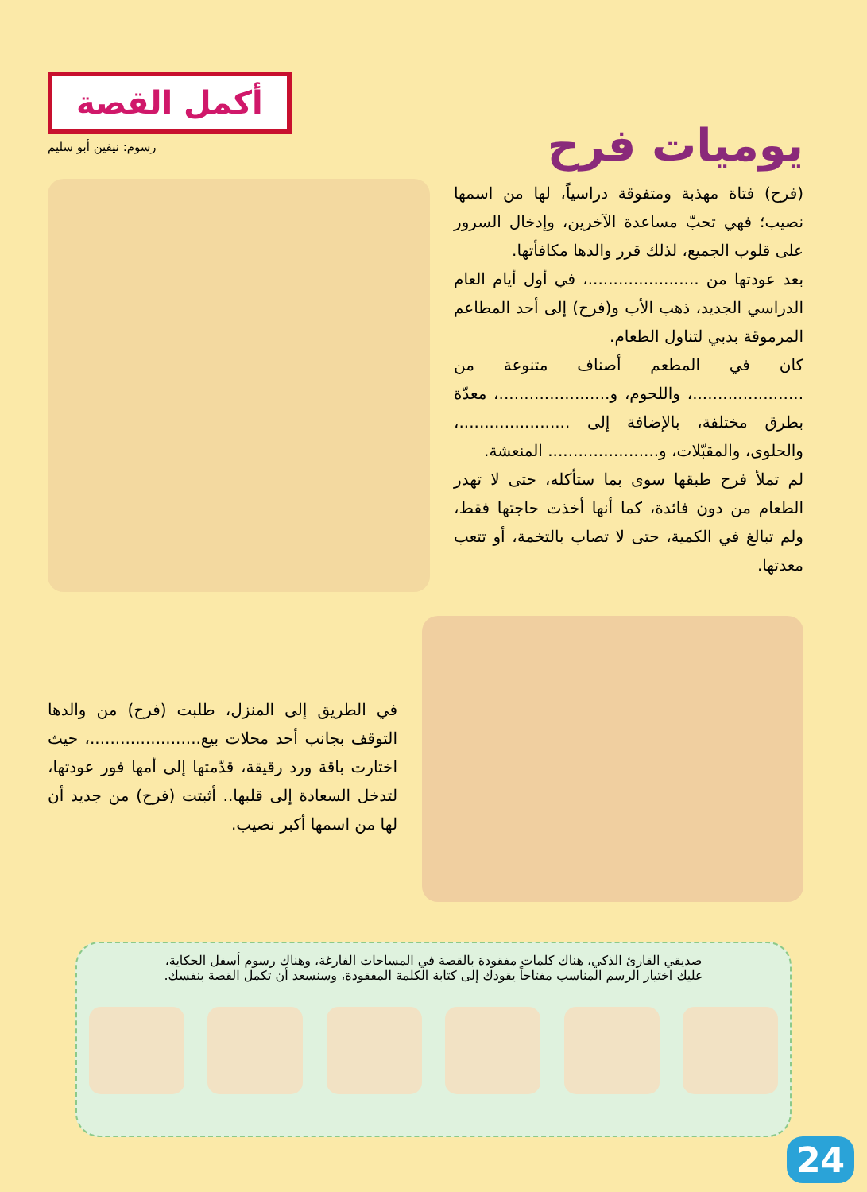يوميات فرح
أكمل القصة
رسوم: نيفين أبو سليم
(فرح) فتاة مهذبة ومتفوقة دراسياً، لها من اسمها نصيب؛ فهي تحبّ مساعدة الآخرين، وإدخال السرور على قلوب الجميع، لذلك قرر والدها مكافأتها.
بعد عودتها من ......................، في أول أيام العام الدراسي الجديد، ذهب الأب و(فرح) إلى أحد المطاعم المرموقة بدبي لتناول الطعام.
كان في المطعم أصناف متنوعة من ......................، واللحوم، و......................، معدّة بطرق مختلفة، بالإضافة إلى ......................، والحلوى، والمقبّلات، و...................... المنعشة.
لم تملأ فرح طبقها سوى بما ستأكله، حتى لا تهدر الطعام من دون فائدة، كما أنها أخذت حاجتها فقط، ولم تبالغ في الكمية، حتى لا تصاب بالتخمة، أو تتعب معدتها.
في الطريق إلى المنزل، طلبت (فرح) من والدها التوقف بجانب أحد محلات بيع......................، حيث اختارت باقة ورد رقيقة، قدّمتها إلى أمها فور عودتها، لتدخل السعادة إلى قلبها.. أثبتت (فرح) من جديد أن لها من اسمها أكبر نصيب.
صديقي القارئ الذكي، هناك كلمات مفقودة بالقصة في المساحات الفارغة، وهناك رسوم أسفل الحكاية،
عليك اختيار الرسم المناسب مفتاحاً يقودك إلى كتابة الكلمة المفقودة، وسنسعد أن تكمل القصة بنفسك.
24